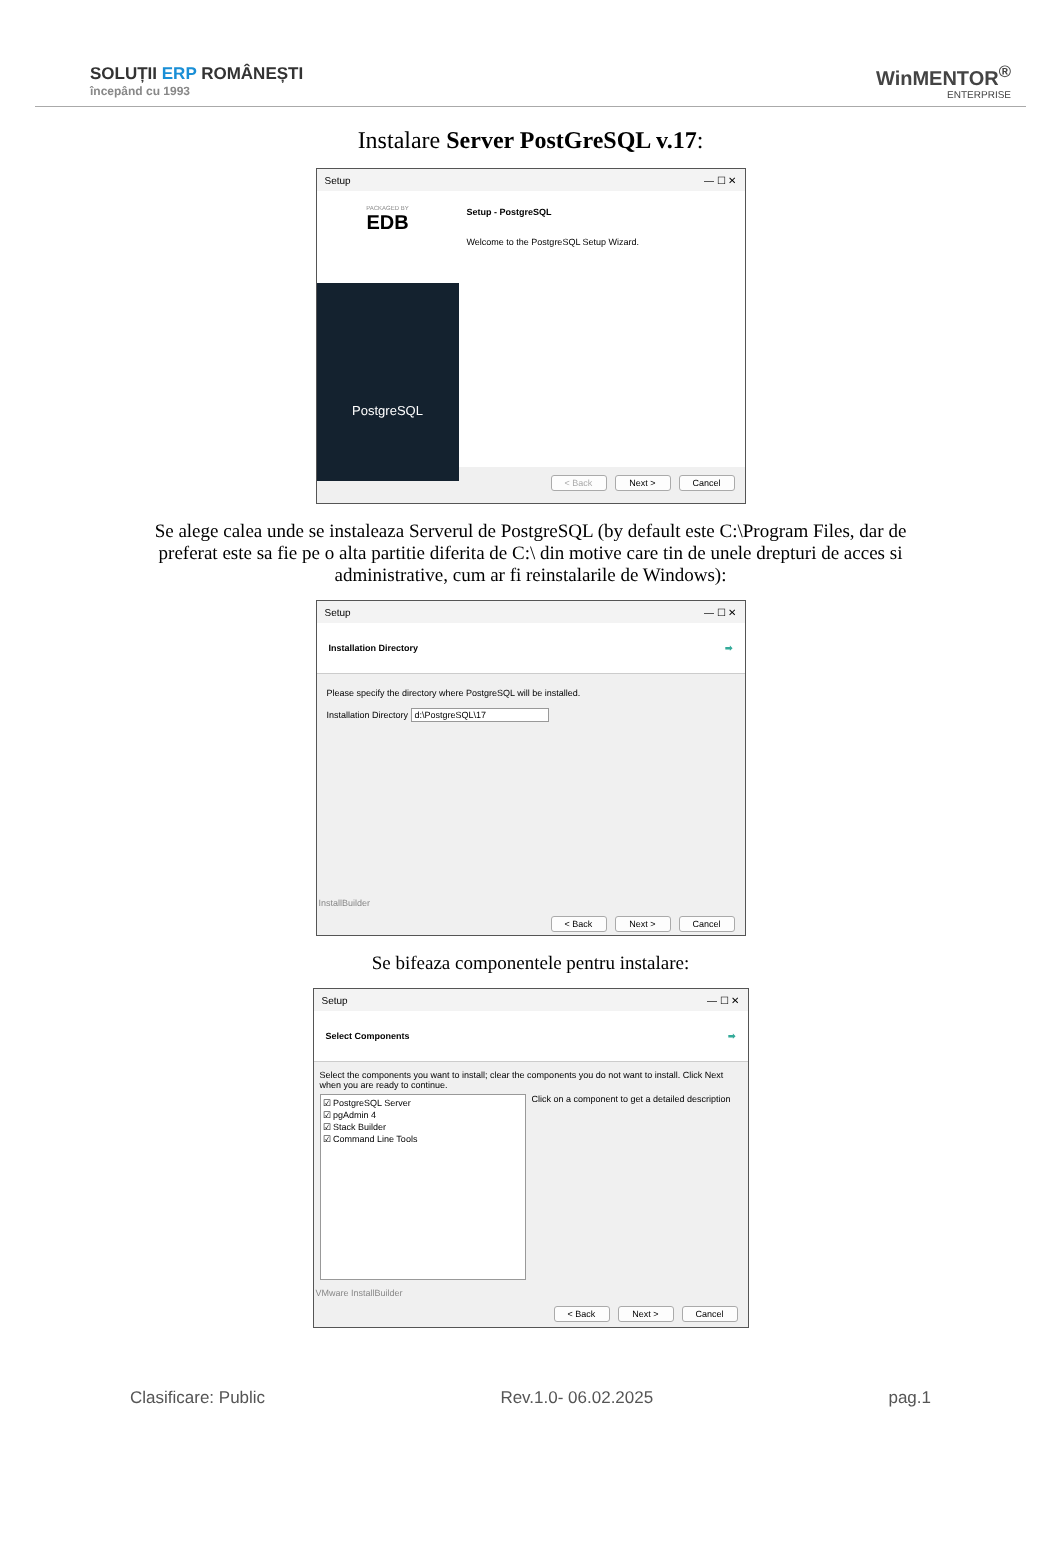SOLUȚII ERP ROMÂNEȘTI
începând cu 1993
WinMENTOR<sup>®</sup>
ENTERPRISE
Instalare Server PostGreSQL v.17:
Setup — ☐ ✕
PACKAGED BY
EDB
PostgreSQL
Setup - PostgreSQL
Welcome to the PostgreSQL Setup Wizard.
< Back Next > Cancel
Se alege calea unde se instaleaza Serverul de PostgreSQL (by default este C:\Program Files, dar de preferat este sa fie pe o alta partitie diferita de C:\ din motive care tin de unele drepturi de acces si administrative, cum ar fi reinstalarile de Windows):
Setup — ☐ ✕
Installation Directory ➡
Please specify the directory where PostgreSQL will be installed.
Installation Directory d:\PostgreSQL\17
InstallBuilder
< Back Next > Cancel
Se bifeaza componentele pentru instalare:
Setup — ☐ ✕
Select Components ➡
Select the components you want to install; clear the components you do not want to install. Click Next when you are ready to continue.
☑ PostgreSQL Server
☑ pgAdmin 4
☑ Stack Builder
☑ Command Line Tools
Click on a component to get a detailed description
VMware InstallBuilder
< Back Next > Cancel
Clasificare: Public Rev.1.0- 06.02.2025 pag.1